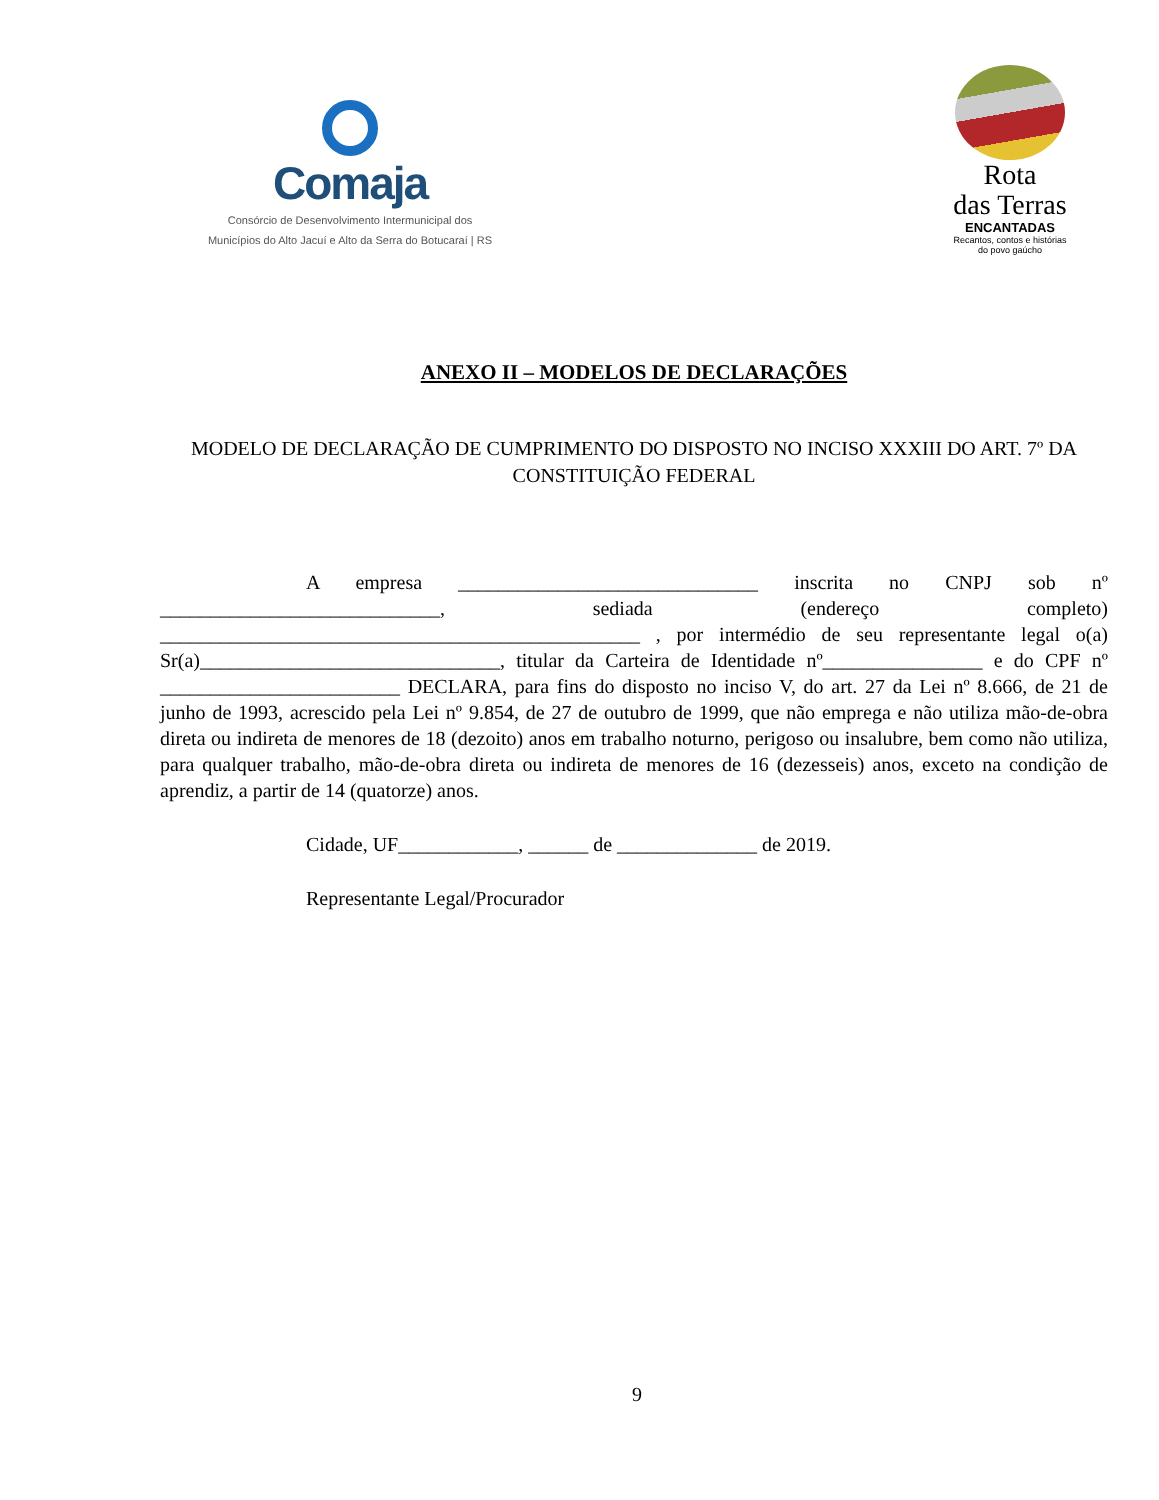Comaja
Consórcio de Desenvolvimento Intermunicipal dos
Municípios do Alto Jacuí e Alto da Serra do Botucaraí | RS
Rota
das Terras
ENCANTADAS
Recantos, contos e histórias
do povo gaúcho
ANEXO II – MODELOS DE DECLARAÇÕES
MODELO DE DECLARAÇÃO DE CUMPRIMENTO DO DISPOSTO NO INCISO XXXIII DO ART. 7º DA CONSTITUIÇÃO FEDERAL
A empresa ______________________________ inscrita no CNPJ sob nº ____________________________, sediada (endereço completo) ________________________________________________ , por intermédio de seu representante legal o(a) Sr(a)______________________________, titular da Carteira de Identidade nº________________ e do CPF nº ________________________ DECLARA, para fins do disposto no inciso V, do art. 27 da Lei nº 8.666, de 21 de junho de 1993, acrescido pela Lei nº 9.854, de 27 de outubro de 1999, que não emprega e não utiliza mão-de-obra direta ou indireta de menores de 18 (dezoito) anos em trabalho noturno, perigoso ou insalubre, bem como não utiliza, para qualquer trabalho, mão-de-obra direta ou indireta de menores de 16 (dezesseis) anos, exceto na condição de aprendiz, a partir de 14 (quatorze) anos.
Cidade, UF____________, ______ de ______________ de 2019.
Representante Legal/Procurador
9